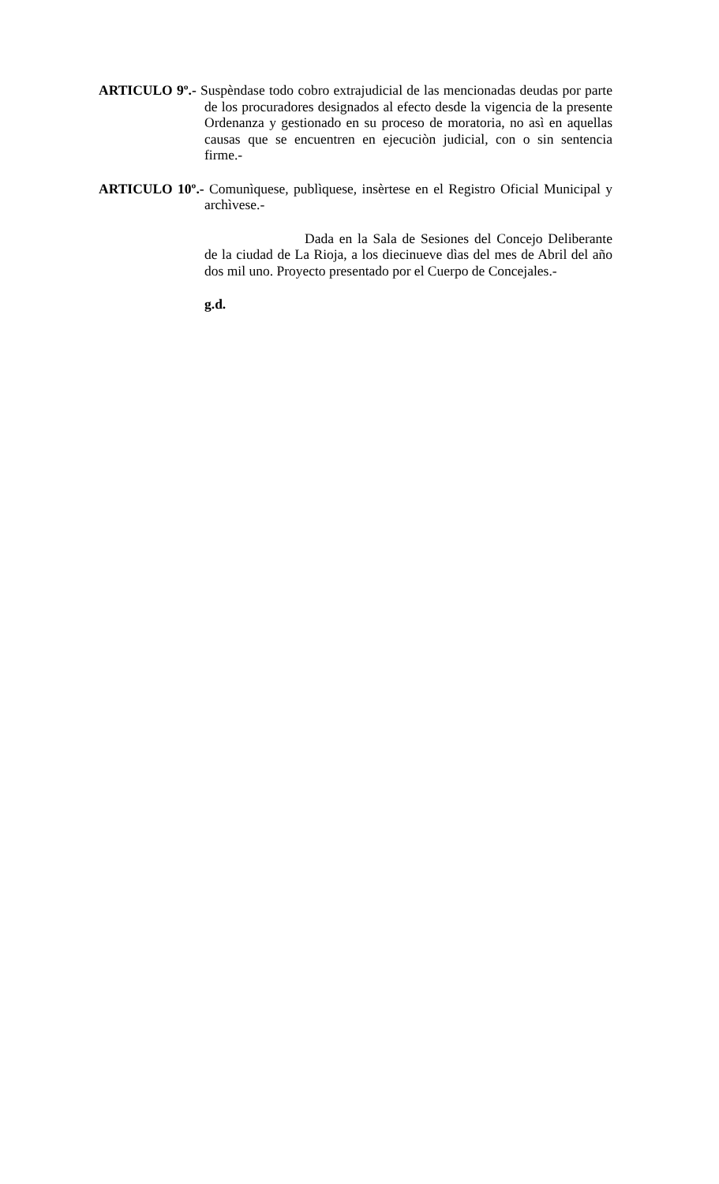ARTICULO 9º.- Suspèndase todo cobro extrajudicial de las mencionadas deudas por parte de los procuradores designados al efecto desde la vigencia de la presente Ordenanza y gestionado en su proceso de moratoria, no asì en aquellas causas que se encuentren en ejecuciòn judicial, con o sin sentencia firme.-
ARTICULO 10º.- Comunìquese, publìquese, insèrtese en el Registro Oficial Municipal y archìvese.-
Dada en la Sala de Sesiones del Concejo Deliberante de la ciudad de La Rioja, a los diecinueve dìas del mes de Abril del año dos mil uno. Proyecto presentado por el Cuerpo de Concejales.-
g.d.